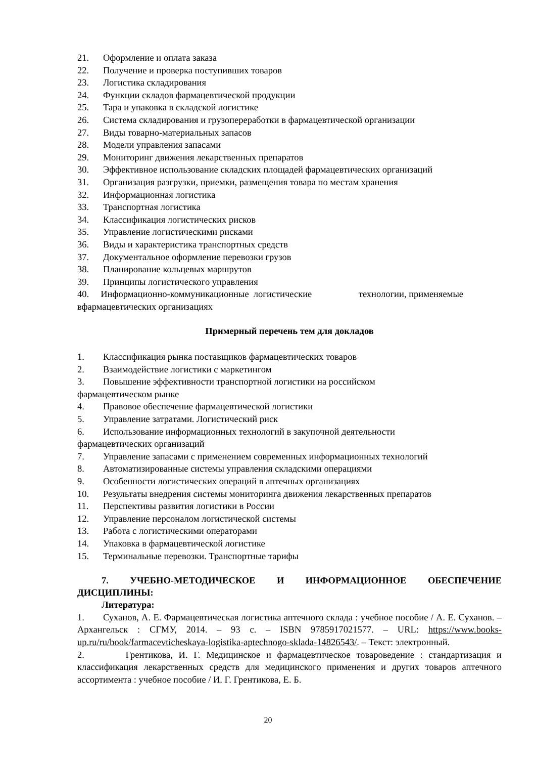21. Оформление и оплата заказа
22. Получение и проверка поступивших товаров
23. Логистика складирования
24. Функции складов фармацевтической продукции
25. Тара и упаковка в складской логистике
26. Система складирования и грузопереработки в фармацевтической организации
27. Виды товарно-материальных запасов
28. Модели управления запасами
29. Мониторинг движения лекарственных препаратов
30. Эффективное использование складских площадей фармацевтических организаций
31. Организация разгрузки, приемки, размещения товара по местам хранения
32. Информационная логистика
33. Транспортная логистика
34. Классификация логистических рисков
35. Управление логистическими рисками
36. Виды и характеристика транспортных средств
37. Документальное оформление перевозки грузов
38. Планирование кольцевых маршрутов
39. Принципы логистического управления
40. Информационно-коммуникационные логистические технологии, применяемые вфармацевтических организациях
Примерный перечень тем для докладов
1. Классификация рынка поставщиков фармацевтических товаров
2. Взаимодействие логистики с маркетингом
3. Повышение эффективности транспортной логистики на российском
фармацевтическом рынке
4. Правовое обеспечение фармацевтической логистики
5. Управление затратами. Логистический риск
6. Использование информационных технологий в закупочной деятельности
фармацевтических организаций
7. Управление запасами с применением современных информационных технологий
8. Автоматизированные системы управления складскими операциями
9. Особенности логистических операций в аптечных организациях
10. Результаты внедрения системы мониторинга движения лекарственных препаратов
11. Перспективы развития логистики в России
12. Управление персоналом логистической системы
13. Работа с логистическими операторами
14. Упаковка в фармацевтической логистике
15. Терминальные перевозки. Транспортные тарифы
7. УЧЕБНО-МЕТОДИЧЕСКОЕ И ИНФОРМАЦИОННОЕ ОБЕСПЕЧЕНИЕ ДИСЦИПЛИНЫ:
Литература:
1. Суханов, А. Е. Фармацевтическая логистика аптечного склада : учебное пособие / А. Е. Суханов. – Архангельск : СГМУ, 2014. – 93 с. – ISBN 9785917021577. – URL: https://www.books-up.ru/ru/book/farmacevticheskaya-logistika-aptechnogo-sklada-14826543/. – Текст: электронный.
2. Грентикова, И. Г. Медицинское и фармацевтическое товароведение : стандартизация и классификация лекарственных средств для медицинского применения и других товаров аптечного ассортимента : учебное пособие / И. Г. Грентикова, Е. Б.
20